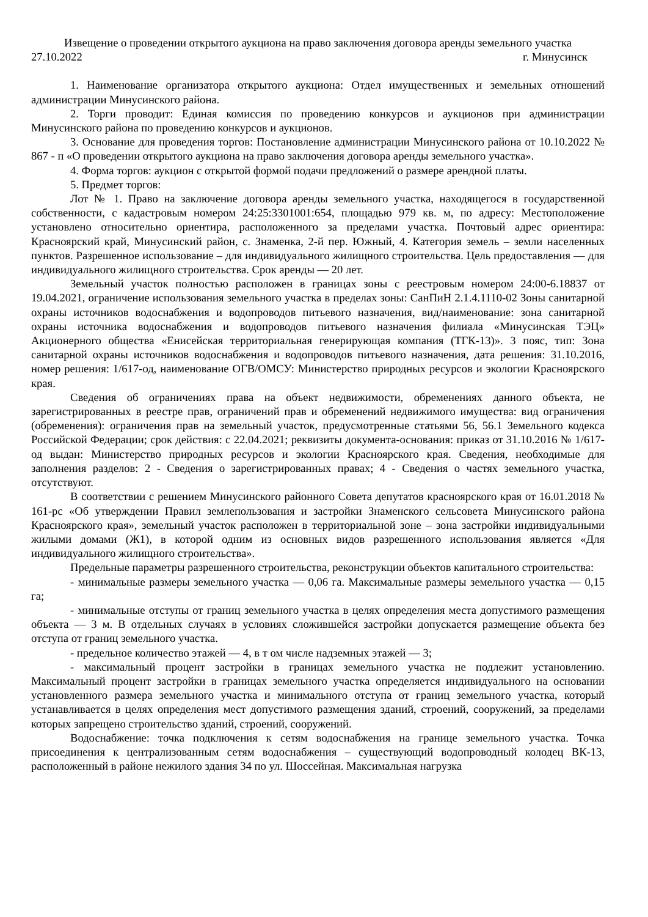Извещение о проведении открытого аукциона на право заключения договора аренды земельного участка
27.10.2022 г. Минусинск
1. Наименование организатора открытого аукциона: Отдел имущественных и земельных отношений администрации Минусинского района.
2. Торги проводит: Единая комиссия по проведению конкурсов и аукционов при администрации Минусинского района по проведению конкурсов и аукционов.
3. Основание для проведения торгов: Постановление администрации Минусинского района от 10.10.2022 № 867 - п «О проведении открытого аукциона на право заключения договора аренды земельного участка».
4. Форма торгов: аукцион с открытой формой подачи предложений о размере арендной платы.
5. Предмет торгов:
Лот № 1. Право на заключение договора аренды земельного участка, находящегося в государственной собственности, с кадастровым номером 24:25:3301001:654, площадью 979 кв. м, по адресу: Местоположение установлено относительно ориентира, расположенного за пределами участка. Почтовый адрес ориентира: Красноярский край, Минусинский район, с. Знаменка, 2-й пер. Южный, 4. Категория земель – земли населенных пунктов. Разрешенное использование – для индивидуального жилищного строительства. Цель предоставления — для индивидуального жилищного строительства. Срок аренды — 20 лет.
Земельный участок полностью расположен в границах зоны с реестровым номером 24:00-6.18837 от 19.04.2021, ограничение использования земельного участка в пределах зоны: СанПиН 2.1.4.1110-02 Зоны санитарной охраны источников водоснабжения и водопроводов питьевого назначения, вид/наименование: зона санитарной охраны источника водоснабжения и водопроводов питьевого назначения филиала «Минусинская ТЭЦ» Акционерного общества «Енисейская территориальная генерирующая компания (ТГК-13)». 3 пояс, тип: Зона санитарной охраны источников водоснабжения и водопроводов питьевого назначения, дата решения: 31.10.2016, номер решения: 1/617-од, наименование ОГВ/ОМСУ: Министерство природных ресурсов и экологии Красноярского края.
Сведения об ограничениях права на объект недвижимости, обременениях данного объекта, не зарегистрированных в реестре прав, ограничений прав и обременений недвижимого имущества: вид ограничения (обременения): ограничения прав на земельный участок, предусмотренные статьями 56, 56.1 Земельного кодекса Российской Федерации; срок действия: с 22.04.2021; реквизиты документа-основания: приказ от 31.10.2016 № 1/617-од выдан: Министерство природных ресурсов и экологии Красноярского края. Сведения, необходимые для заполнения разделов: 2 - Сведения о зарегистрированных правах; 4 - Сведения о частях земельного участка, отсутствуют.
В соответствии с решением Минусинского районного Совета депутатов красноярского края от 16.01.2018 № 161-рс «Об утверждении Правил землепользования и застройки Знаменского сельсовета Минусинского района Красноярского края», земельный участок расположен в территориальной зоне – зона застройки индивидуальными жилыми домами (Ж1), в которой одним из основных видов разрешенного использования является «Для индивидуального жилищного строительства».
Предельные параметры разрешенного строительства, реконструкции объектов капитального строительства:
- минимальные размеры земельного участка — 0,06 га. Максимальные размеры земельного участка — 0,15 га;
- минимальные отступы от границ земельного участка в целях определения места допустимого размещения объекта — 3 м. В отдельных случаях в условиях сложившейся застройки допускается размещение объекта без отступа от границ земельного участка.
- предельное количество этажей — 4, в т ом числе надземных этажей — 3;
- максимальный процент застройки в границах земельного участка не подлежит установлению. Максимальный процент застройки в границах земельного участка определяется индивидуального на основании установленного размера земельного участка и минимального отступа от границ земельного участка, который устанавливается в целях определения мест допустимого размещения зданий, строений, сооружений, за пределами которых запрещено строительство зданий, строений, сооружений.
Водоснабжение: точка подключения к сетям водоснабжения на границе земельного участка. Точка присоединения к централизованным сетям водоснабжения – существующий водопроводный колодец ВК-13, расположенный в районе нежилого здания 34 по ул. Шоссейная. Максимальная нагрузка